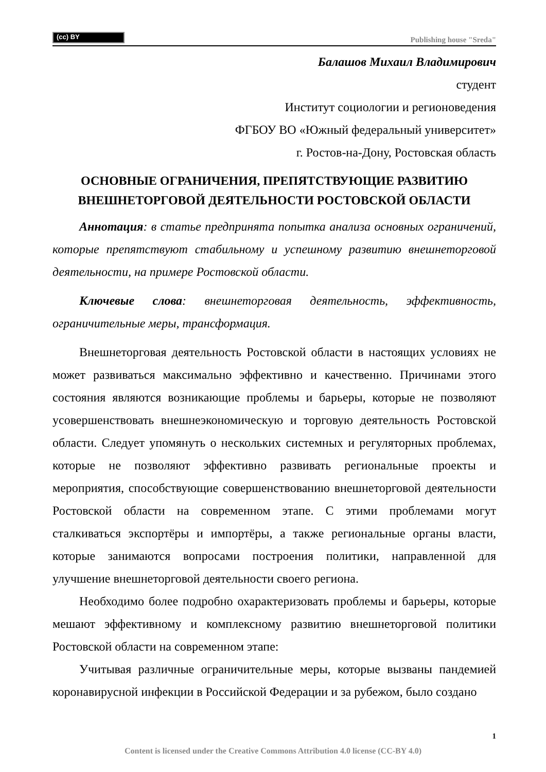(cc) BY
Publishing house "Sreda"
Балашов Михаил Владимирович
студент
Институт социологии и регионоведения
ФГБОУ ВО «Южный федеральный университет»
г. Ростов-на-Дону, Ростовская область
ОСНОВНЫЕ ОГРАНИЧЕНИЯ, ПРЕПЯТСТВУЮЩИЕ РАЗВИТИЮ ВНЕШНЕТОРГОВОЙ ДЕЯТЕЛЬНОСТИ РОСТОВСКОЙ ОБЛАСТИ
Аннотация: в статье предпринята попытка анализа основных ограничений, которые препятствуют стабильному и успешному развитию внешнеторговой деятельности, на примере Ростовской области.
Ключевые слова: внешнеторговая деятельность, эффективность, ограничительные меры, трансформация.
Внешнеторговая деятельность Ростовской области в настоящих условиях не может развиваться максимально эффективно и качественно. Причинами этого состояния являются возникающие проблемы и барьеры, которые не позволяют усовершенствовать внешнеэкономическую и торговую деятельность Ростовской области. Следует упомянуть о нескольких системных и регуляторных проблемах, которые не позволяют эффективно развивать региональные проекты и мероприятия, способствующие совершенствованию внешнеторговой деятельности Ростовской области на современном этапе. С этими проблемами могут сталкиваться экспортёры и импортёры, а также региональные органы власти, которые занимаются вопросами построения политики, направленной для улучшение внешнеторговой деятельности своего региона.
Необходимо более подробно охарактеризовать проблемы и барьеры, которые мешают эффективному и комплексному развитию внешнеторговой политики Ростовской области на современном этапе:
Учитывая различные ограничительные меры, которые вызваны пандемией коронавирусной инфекции в Российской Федерации и за рубежом, было создано
1
Content is licensed under the Creative Commons Attribution 4.0 license (CC-BY 4.0)